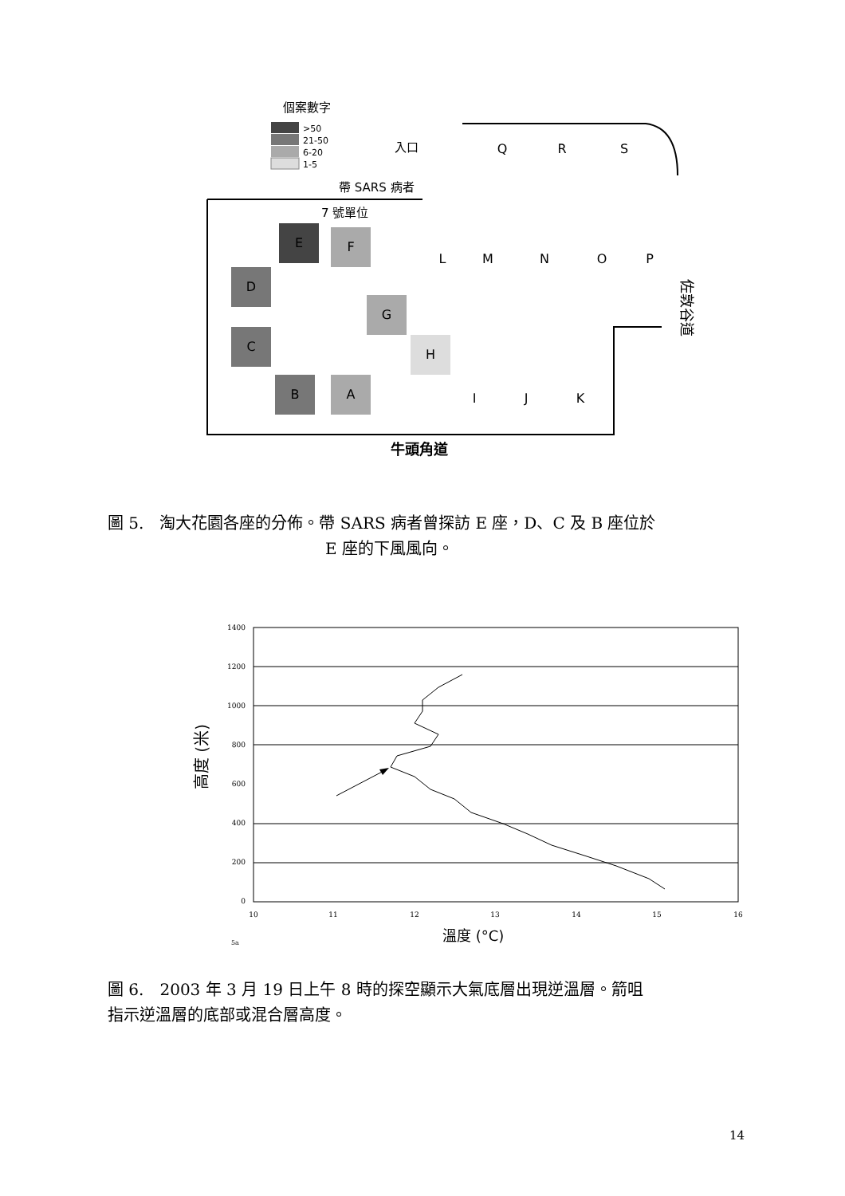個案數字
>50
21-50
6-20
1-5
入口
帶 SARS 病者
7 號單位
E
F
D
C
B
A
G
H
L
M
N
O
P
I
J
K
Q
R
S
佐敦谷道
牛頭角道
圖 5.　淘大花園各座的分佈。帶 SARS 病者曾探訪 E 座，D、C 及 B 座位於
E 座的下風風向。
1400
1200
1000
800
600
400
200
0
10
11
12
13
14
15
16
高度 (米)
5a
溫度 (°C)
圖 6.　2003 年 3 月 19 日上午 8 時的探空顯示大氣底層出現逆溫層。箭咀
指示逆溫層的底部或混合層高度。
14